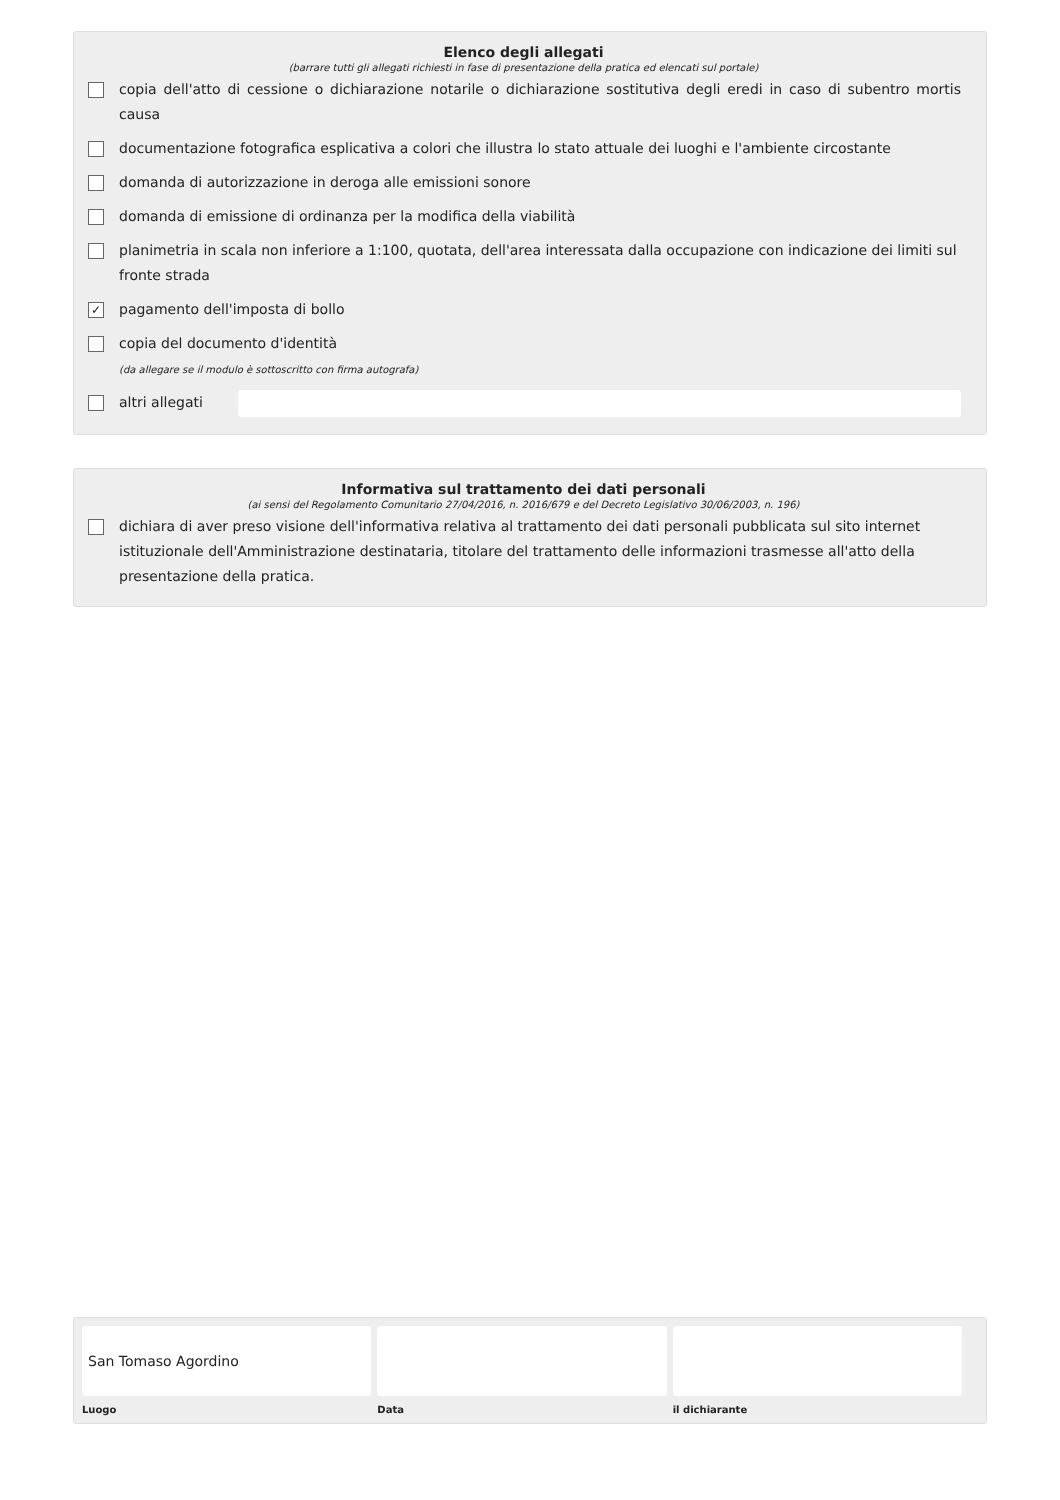Elenco degli allegati
(barrare tutti gli allegati richiesti in fase di presentazione della pratica ed elencati sul portale)
copia dell'atto di cessione o dichiarazione notarile o dichiarazione sostitutiva degli eredi in caso di subentro mortis causa
documentazione fotografica esplicativa a colori che illustra lo stato attuale dei luoghi e l'ambiente circostante
domanda di autorizzazione in deroga alle emissioni sonore
domanda di emissione di ordinanza per la modifica della viabilità
planimetria in scala non inferiore a 1:100, quotata, dell'area interessata dalla occupazione con indicazione dei limiti sul fronte strada
✓ pagamento dell'imposta di bollo
copia del documento d'identità
(da allegare se il modulo è sottoscritto con firma autografa)
altri allegati
Informativa sul trattamento dei dati personali
(ai sensi del Regolamento Comunitario 27/04/2016, n. 2016/679 e del Decreto Legislativo 30/06/2003, n. 196)
dichiara di aver preso visione dell'informativa relativa al trattamento dei dati personali pubblicata sul sito internet istituzionale dell'Amministrazione destinataria, titolare del trattamento delle informazioni trasmesse all'atto della presentazione della pratica.
San Tomaso Agordino
Luogo
Data il dichiarante